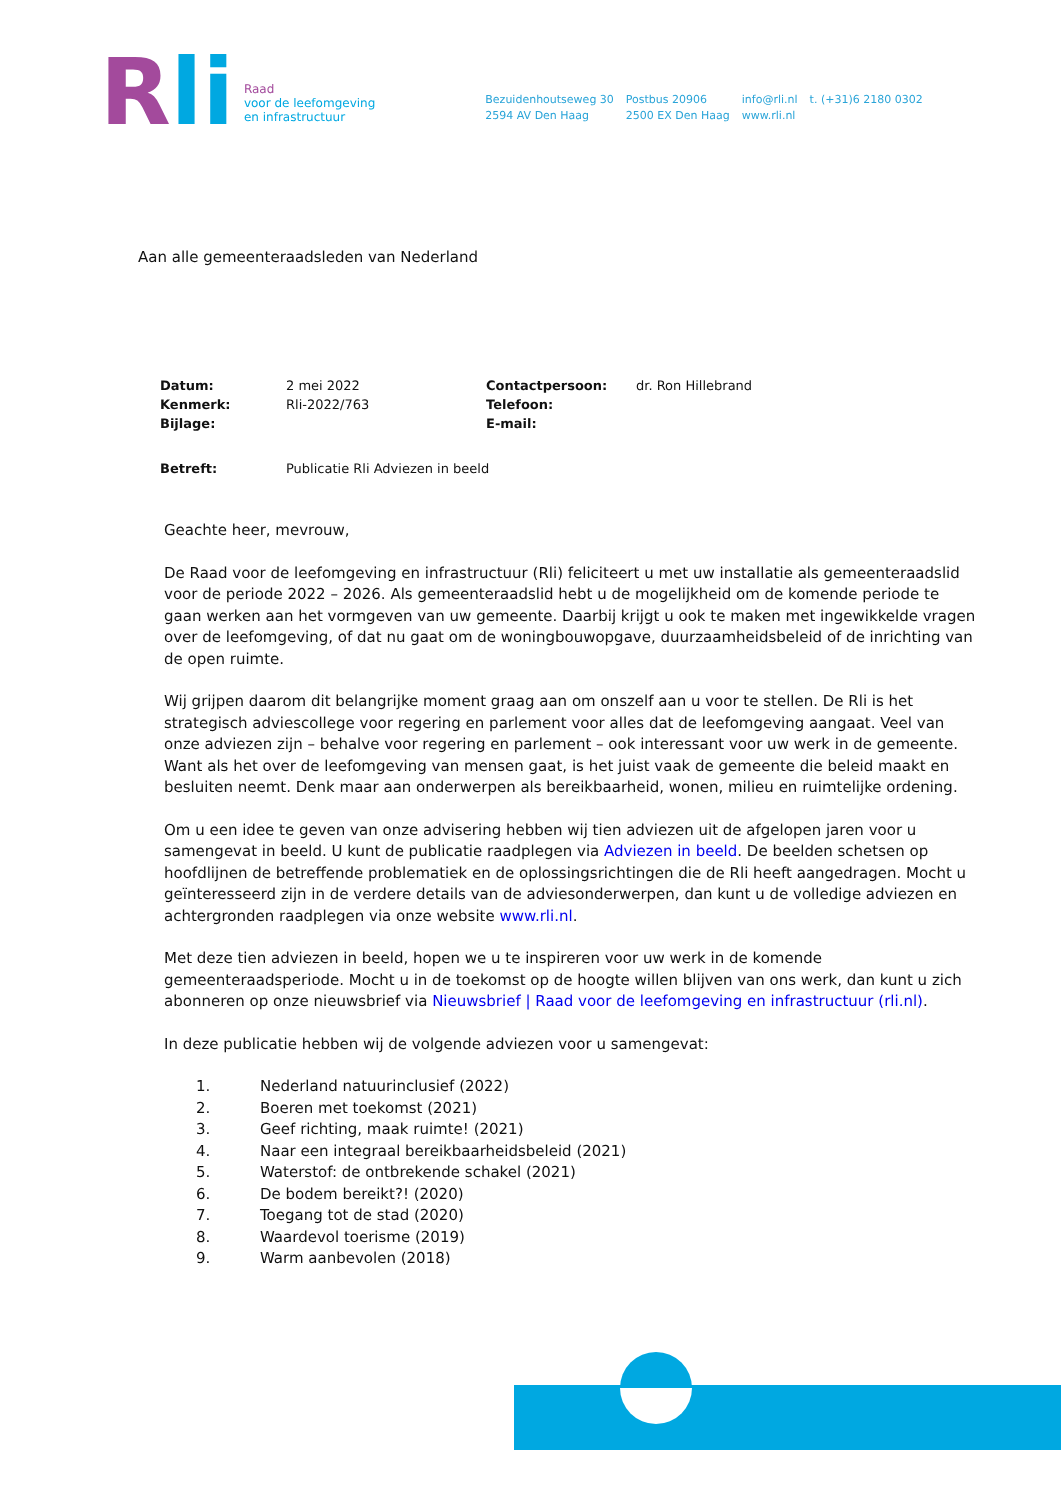Rli
Raad
voor de leefomgeving
en infrastructuur
Bezuidenhoutseweg 30
2594 AV Den Haag
Postbus 20906
2500 EX Den Haag
info@rli.nl
www.rli.nl
t. (+31)6 2180 0302
Aan alle gemeenteraadsleden van Nederland
| Datum: | 2 mei 2022 | Contactpersoon: | dr. Ron Hillebrand |
| Kenmerk: | Rli-2022/763 | Telefoon: | |
| Bijlage: | | E-mail: | |
| Betreft: | Publicatie Rli Adviezen in beeld | | |
Geachte heer, mevrouw,
De Raad voor de leefomgeving en infrastructuur (Rli) feliciteert u met uw installatie als gemeenteraadslid voor de periode 2022 – 2026. Als gemeenteraadslid hebt u de mogelijkheid om de komende periode te gaan werken aan het vormgeven van uw gemeente. Daarbij krijgt u ook te maken met ingewikkelde vragen over de leefomgeving, of dat nu gaat om de woningbouwopgave, duurzaamheidsbeleid of de inrichting van de open ruimte.
Wij grijpen daarom dit belangrijke moment graag aan om onszelf aan u voor te stellen. De Rli is het strategisch adviescollege voor regering en parlement voor alles dat de leefomgeving aangaat. Veel van onze adviezen zijn – behalve voor regering en parlement – ook interessant voor uw werk in de gemeente. Want als het over de leefomgeving van mensen gaat, is het juist vaak de gemeente die beleid maakt en besluiten neemt. Denk maar aan onderwerpen als bereikbaarheid, wonen, milieu en ruimtelijke ordening.
Om u een idee te geven van onze advisering hebben wij tien adviezen uit de afgelopen jaren voor u samengevat in beeld. U kunt de publicatie raadplegen via Adviezen in beeld. De beelden schetsen op hoofdlijnen de betreffende problematiek en de oplossingsrichtingen die de Rli heeft aangedragen. Mocht u geïnteresseerd zijn in de verdere details van de adviesonderwerpen, dan kunt u de volledige adviezen en achtergronden raadplegen via onze website www.rli.nl.
Met deze tien adviezen in beeld, hopen we u te inspireren voor uw werk in de komende gemeenteraadsperiode. Mocht u in de toekomst op de hoogte willen blijven van ons werk, dan kunt u zich abonneren op onze nieuwsbrief via Nieuwsbrief | Raad voor de leefomgeving en infrastructuur (rli.nl).
In deze publicatie hebben wij de volgende adviezen voor u samengevat:
1. Nederland natuurinclusief (2022)
2. Boeren met toekomst (2021)
3. Geef richting, maak ruimte! (2021)
4. Naar een integraal bereikbaarheidsbeleid (2021)
5. Waterstof: de ontbrekende schakel (2021)
6. De bodem bereikt?! (2020)
7. Toegang tot de stad (2020)
8. Waardevol toerisme (2019)
9. Warm aanbevolen (2018)